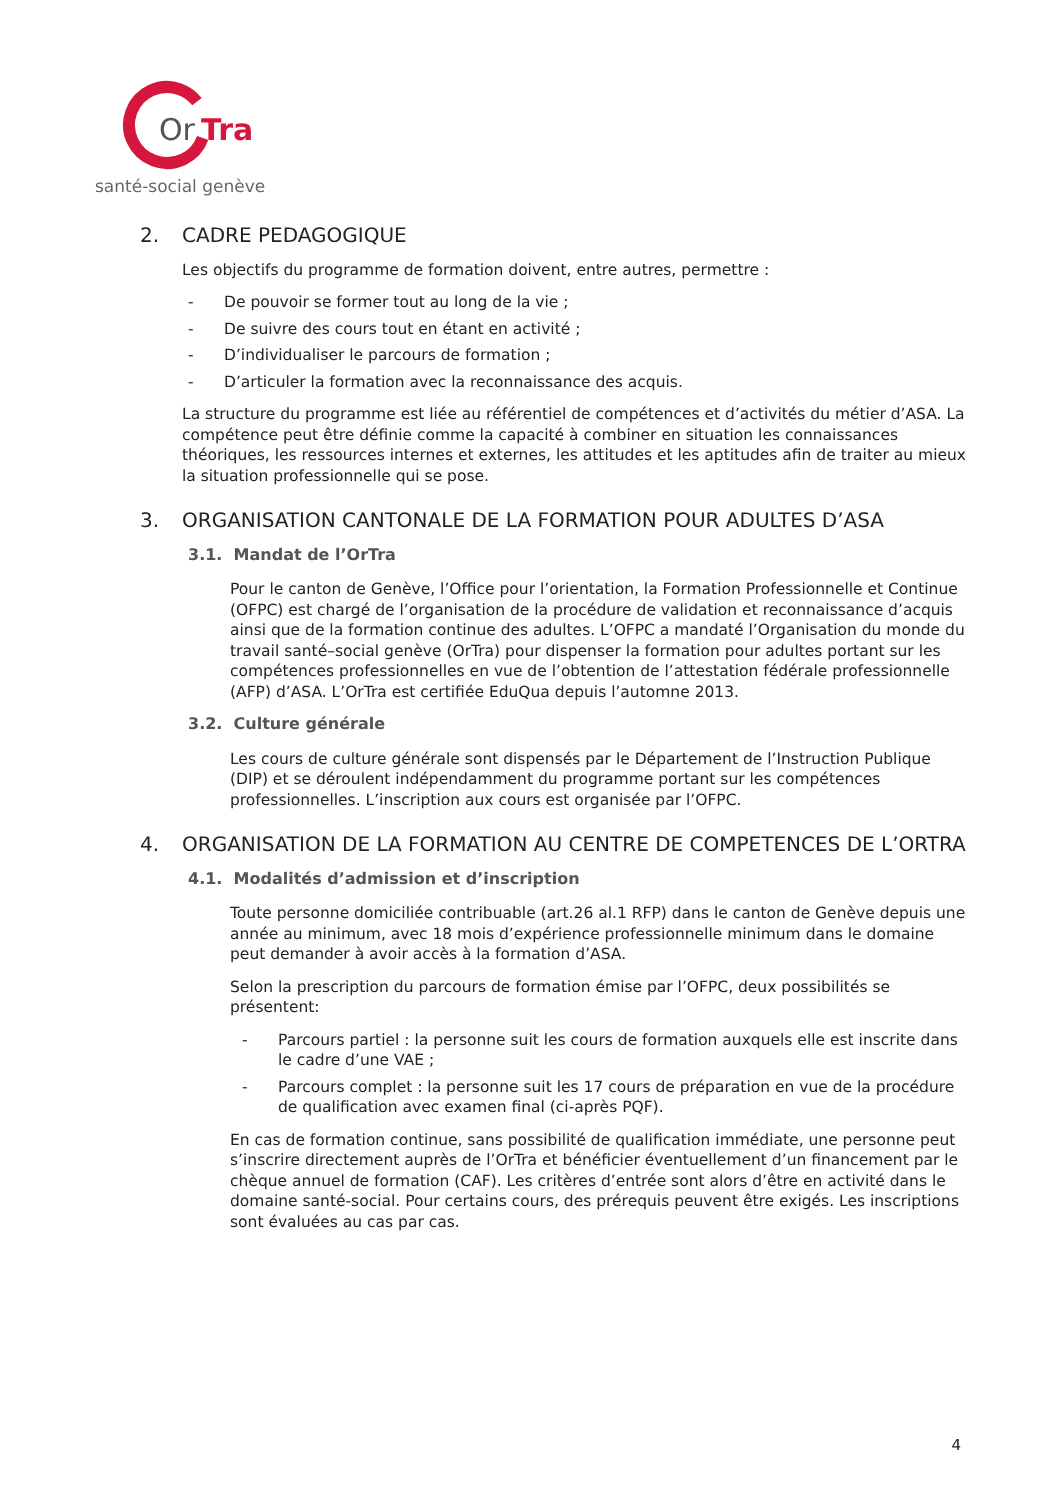Or
Tra
santé-social genève
2. CADRE PEDAGOGIQUE
Les objectifs du programme de formation doivent, entre autres, permettre :
- De pouvoir se former tout au long de la vie ;
- De suivre des cours tout en étant en activité ;
- D’individualiser le parcours de formation ;
- D’articuler la formation avec la reconnaissance des acquis.
La structure du programme est liée au référentiel de compétences et d’activités du métier d’ASA. La compétence peut être définie comme la capacité à combiner en situation les connaissances théoriques, les ressources internes et externes, les attitudes et les aptitudes afin de traiter au mieux la situation professionnelle qui se pose.
3. ORGANISATION CANTONALE DE LA FORMATION POUR ADULTES D’ASA
3.1. Mandat de l’OrTra
Pour le canton de Genève, l’Office pour l’orientation, la Formation Professionnelle et Continue (OFPC) est chargé de l’organisation de la procédure de validation et reconnaissance d’acquis ainsi que de la formation continue des adultes. L’OFPC a mandaté l’Organisation du monde du travail santé–social genève (OrTra) pour dispenser la formation pour adultes portant sur les compétences professionnelles en vue de l’obtention de l’attestation fédérale professionnelle (AFP) d’ASA. L’OrTra est certifiée EduQua depuis l’automne 2013.
3.2. Culture générale
Les cours de culture générale sont dispensés par le Département de l’Instruction Publique (DIP) et se déroulent indépendamment du programme portant sur les compétences professionnelles. L’inscription aux cours est organisée par l’OFPC.
4. ORGANISATION DE LA FORMATION AU CENTRE DE COMPETENCES DE L’ORTRA
4.1. Modalités d’admission et d’inscription
Toute personne domiciliée contribuable (art.26 al.1 RFP) dans le canton de Genève depuis une année au minimum, avec 18 mois d’expérience professionnelle minimum dans le domaine peut demander à avoir accès à la formation d’ASA.
Selon la prescription du parcours de formation émise par l’OFPC, deux possibilités se présentent:
- Parcours partiel : la personne suit les cours de formation auxquels elle est inscrite dans le cadre d’une VAE ;
- Parcours complet : la personne suit les 17 cours de préparation en vue de la procédure de qualification avec examen final (ci-après PQF).
En cas de formation continue, sans possibilité de qualification immédiate, une personne peut s’inscrire directement auprès de l’OrTra et bénéficier éventuellement d’un financement par le chèque annuel de formation (CAF). Les critères d’entrée sont alors d’être en activité dans le domaine santé-social. Pour certains cours, des prérequis peuvent être exigés. Les inscriptions sont évaluées au cas par cas.
4